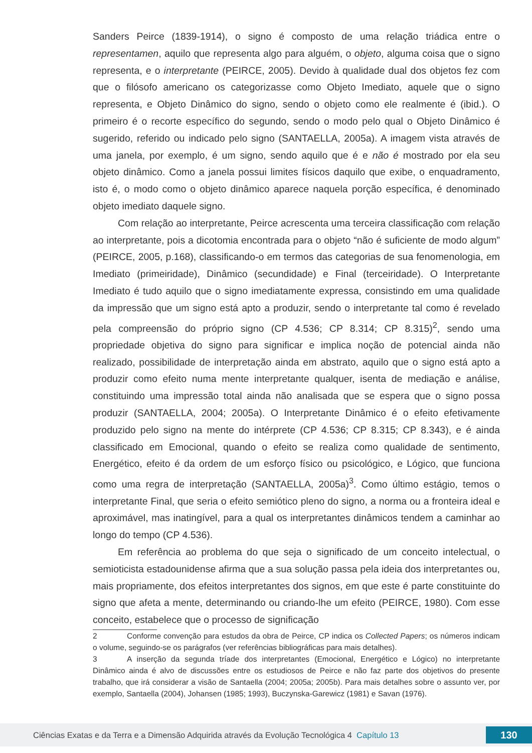Sanders Peirce (1839-1914), o signo é composto de uma relação triádica entre o representamen, aquilo que representa algo para alguém, o objeto, alguma coisa que o signo representa, e o interpretante (PEIRCE, 2005). Devido à qualidade dual dos objetos fez com que o filósofo americano os categorizasse como Objeto Imediato, aquele que o signo representa, e Objeto Dinâmico do signo, sendo o objeto como ele realmente é (ibid.). O primeiro é o recorte específico do segundo, sendo o modo pelo qual o Objeto Dinâmico é sugerido, referido ou indicado pelo signo (SANTAELLA, 2005a). A imagem vista através de uma janela, por exemplo, é um signo, sendo aquilo que é e não é mostrado por ela seu objeto dinâmico. Como a janela possui limites físicos daquilo que exibe, o enquadramento, isto é, o modo como o objeto dinâmico aparece naquela porção específica, é denominado objeto imediato daquele signo.
Com relação ao interpretante, Peirce acrescenta uma terceira classificação com relação ao interpretante, pois a dicotomia encontrada para o objeto “não é suficiente de modo algum” (PEIRCE, 2005, p.168), classificando-o em termos das categorias de sua fenomenologia, em Imediato (primeiridade), Dinâmico (secundidade) e Final (terceiridade). O Interpretante Imediato é tudo aquilo que o signo imediatamente expressa, consistindo em uma qualidade da impressão que um signo está apto a produzir, sendo o interpretante tal como é revelado pela compreensão do próprio signo (CP 4.536; CP 8.314; CP 8.315)<sup>2</sup>, sendo uma propriedade objetiva do signo para significar e implica noção de potencial ainda não realizado, possibilidade de interpretação ainda em abstrato, aquilo que o signo está apto a produzir como efeito numa mente interpretante qualquer, isenta de mediação e análise, constituindo uma impressão total ainda não analisada que se espera que o signo possa produzir (SANTAELLA, 2004; 2005a). O Interpretante Dinâmico é o efeito efetivamente produzido pelo signo na mente do intérprete (CP 4.536; CP 8.315; CP 8.343), e é ainda classificado em Emocional, quando o efeito se realiza como qualidade de sentimento, Energético, efeito é da ordem de um esforço físico ou psicológico, e Lógico, que funciona como uma regra de interpretação (SANTAELLA, 2005a)<sup>3</sup>. Como último estágio, temos o interpretante Final, que seria o efeito semiótico pleno do signo, a norma ou a fronteira ideal e aproximável, mas inatingível, para a qual os interpretantes dinâmicos tendem a caminhar ao longo do tempo (CP 4.536).
Em referência ao problema do que seja o significado de um conceito intelectual, o semioticista estadounidense afirma que a sua solução passa pela ideia dos interpretantes ou, mais propriamente, dos efeitos interpretantes dos signos, em que este é parte constituinte do signo que afeta a mente, determinando ou criando-lhe um efeito (PEIRCE, 1980). Com esse conceito, estabelece que o processo de significação
2 Conforme convenção para estudos da obra de Peirce, CP indica os Collected Papers; os números indicam o volume, seguindo-se os parágrafos (ver referências bibliográficas para mais detalhes).
3 A inserção da segunda tríade dos interpretantes (Emocional, Energético e Lógico) no interpretante Dinâmico ainda é alvo de discussões entre os estudiosos de Peirce e não faz parte dos objetivos do presente trabalho, que irá considerar a visão de Santaella (2004; 2005a; 2005b). Para mais detalhes sobre o assunto ver, por exemplo, Santaella (2004), Johansen (1985; 1993), Buczynska-Garewicz (1981) e Savan (1976).
Ciências Exatas e da Terra e a Dimensão Adquirida através da Evolução Tecnológica 4 Capítulo 13
130